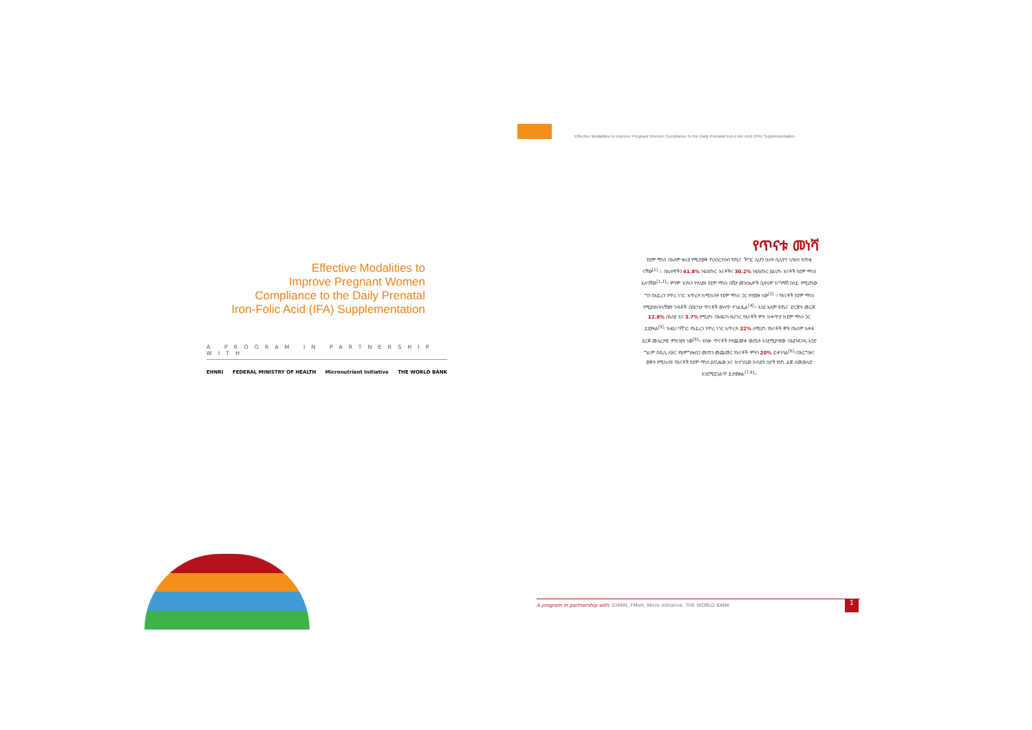Effective Modalities to Improve Pregnant Women Compliance to the Daily Prenatal Iron-Folic Acid (IFA) Supplementation
Effective Modalities to
Improve Pregnant Women
Compliance to the Daily Prenatal
Iron-Folic Acid (IFA) Supplementation
A PROGRAM IN PARTNERSHIP WITH
EHNRI FEDERAL MINISTRY OF HEALTH Micronutrient Initiative THE WORLD BANK
የጥናቱ መነሻ
የደም ማነስ በአለም ዙሪያ የሚታወቅ የህብረተሰብ የጤና ችግር ሲሆን ሁለት ቢሊዮን ህዝብ ተጠቂ ናቸው<sup>[1]</sup> ፡፡ በአለማችን 41.8% ነፍሰጡር እናቶችና 30.2% ነፍሰጡር ያልሆኑ እናቶች የደም ማነስ አለባቸው<sup>[1,2]</sup>፡፡ ምንም እንኳን የተለያዩ የደም ማነስ በሽታ መንስኤዎች ቢኖሩም ከግማሽ በላይ የሚሆነው ግን በአይረን ንጥረ ነገር እጥረት ከሚከሰት የደም ማነስ ጋር የተያያዘ ነው<sup>[3]</sup> ፡፡ የእናቶች የደም ማነስ የሚያስከትላቸውን ጉዳቶች በበርካታ ጥናቶች ውስጥ ተገልጿል<sup>[4]</sup>፡፡ እንደ አለም የጤና ድርጅት መረጃ 12.8% በእስያ እና 3.7% የሚሆኑ በአፍሪካ አህጉር የእናቶች ሞት ከቀጥታ ከደም ማነስ ጋር ይያያዛል<sup>[5]</sup>፡ ከዚህ ባሻገር የአይረን ንጥረ ነገር እጥረት 22% ለሚሆነ የእናቶች ሞት በአለም አቀፍ ደረጃ መሰረታዊ ምክንያት ነው<sup>[6]</sup>፡፡ የብዙ ጥናቶች የተጨመቀ ውጤት እንደሚያሳየው በእያንዳንዱ አንድ ግራም በዲሲ ሊትር የሄሞግሎቢን መጠን መጨመር የእናቶች ሞትን 20% ይቀንሳል<sup>[6]</sup>፡፡በእርግዝና ወቅት የሚከሰት የእናቶች የደም ማነስ ያለጊዜው እና ክተገቢው ክብደት በታች የሆነ ልጅ ለመውለድ እንደሚያጋልጥ ይታወቃል<sup>[7,8]</sup>፡፡
A program in partnership with: EHNRI, FMoH, Micro Initiative, THE WORLD BANK 1